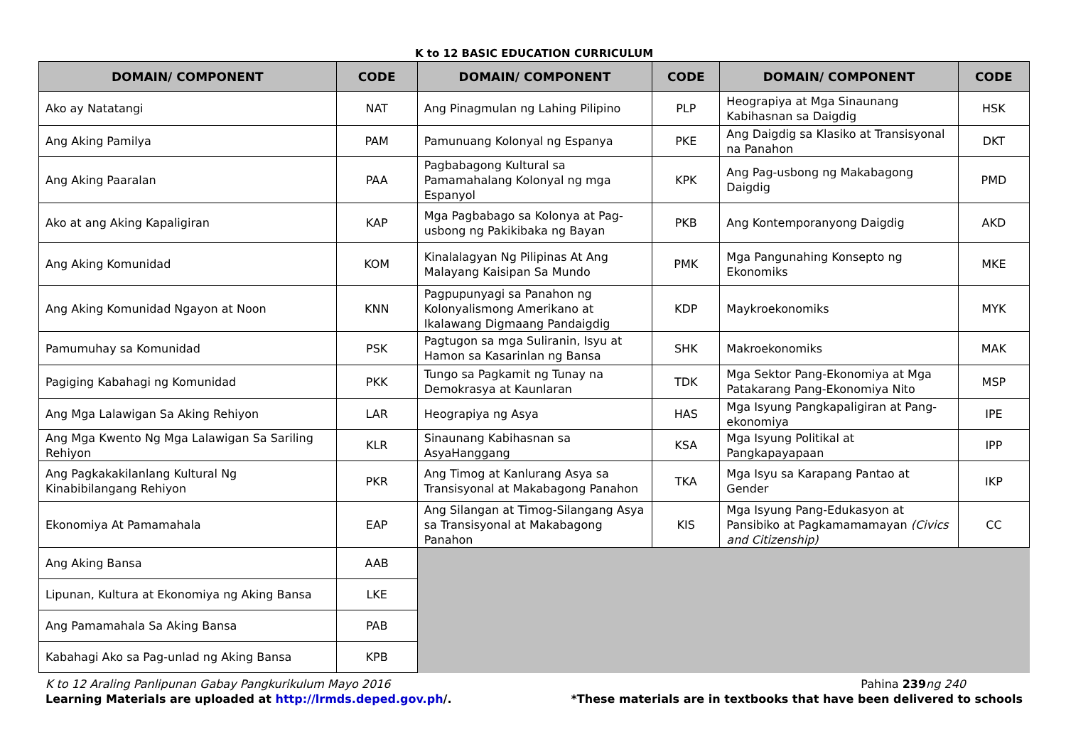K to 12 BASIC EDUCATION CURRICULUM
| DOMAIN/ COMPONENT | CODE | DOMAIN/ COMPONENT | CODE | DOMAIN/ COMPONENT | CODE |
| --- | --- | --- | --- | --- | --- |
| Ako ay Natatangi | NAT | Ang Pinagmulan ng Lahing Pilipino | PLP | Heograpiya at Mga Sinaunang Kabihasnan sa Daigdig | HSK |
| Ang Aking Pamilya | PAM | Pamunuang Kolonyal ng Espanya | PKE | Ang Daigdig sa Klasiko at Transisyonal na Panahon | DKT |
| Ang Aking Paaralan | PAA | Pagbabagong Kultural sa Pamamahalang Kolonyal ng mga Espanyol | KPK | Ang Pag-usbong ng Makabagong Daigdig | PMD |
| Ako at ang Aking Kapaligiran | KAP | Mga Pagbabago sa Kolonya at Pag-usbong ng Pakikibaka ng Bayan | PKB | Ang Kontemporanyong Daigdig | AKD |
| Ang Aking Komunidad | KOM | Kinalalagyan Ng Pilipinas At Ang Malayang Kaisipan Sa Mundo | PMK | Mga Pangunahing Konsepto ng Ekonomiks | MKE |
| Ang Aking Komunidad Ngayon at Noon | KNN | Pagpupunyagi sa Panahon ng Kolonyalismong Amerikano at Ikalawang Digmaang Pandaigdig | KDP | Maykroekonomiks | MYK |
| Pamumuhay sa Komunidad | PSK | Pagtugon sa mga Suliranin, Isyu at Hamon sa Kasarinlan ng Bansa | SHK | Makroekonomiks | MAK |
| Pagiging Kabahagi ng Komunidad | PKK | Tungo sa Pagkamit ng Tunay na Demokrasya at Kaunlaran | TDK | Mga Sektor Pang-Ekonomiya at Mga Patakarang Pang-Ekonomiya Nito | MSP |
| Ang Mga Lalawigan Sa Aking Rehiyon | LAR | Heograpiya ng Asya | HAS | Mga Isyung Pangkapaligiran at Pang-ekonomiya | IPE |
| Ang Mga Kwento Ng Mga Lalawigan Sa Sariling Rehiyon | KLR | Sinaunang Kabihasnan sa AsyaHanggang | KSA | Mga Isyung Politikal at Pangkapayapaan | IPP |
| Ang Pagkakakilanlang Kultural Ng Kinabibilangang Rehiyon | PKR | Ang Timog at Kanlurang Asya sa Transisyonal at Makabagong Panahon | TKA | Mga Isyu sa Karapang Pantao at Gender | IKP |
| Ekonomiya At Pamamahala | EAP | Ang Silangan at Timog-Silangang Asya sa Transisyonal at Makabagong Panahon | KIS | Mga Isyung Pang-Edukasyon at Pansibiko at Pagkamamamayan (Civics and Citizenship) | CC |
| Ang Aking Bansa | AAB | | | | |
| Lipunan, Kultura at Ekonomiya ng Aking Bansa | LKE | | | | |
| Ang Pamamahala Sa Aking Bansa | PAB | | | | |
| Kabahagi Ako sa Pag-unlad ng Aking Bansa | KPB | | | | |
K to 12 Araling Panlipunan Gabay Pangkurikulum Mayo 2016 Pahina 239 ng 240
Learning Materials are uploaded at http://lrmds.deped.gov.ph/. *These materials are in textbooks that have been delivered to schools